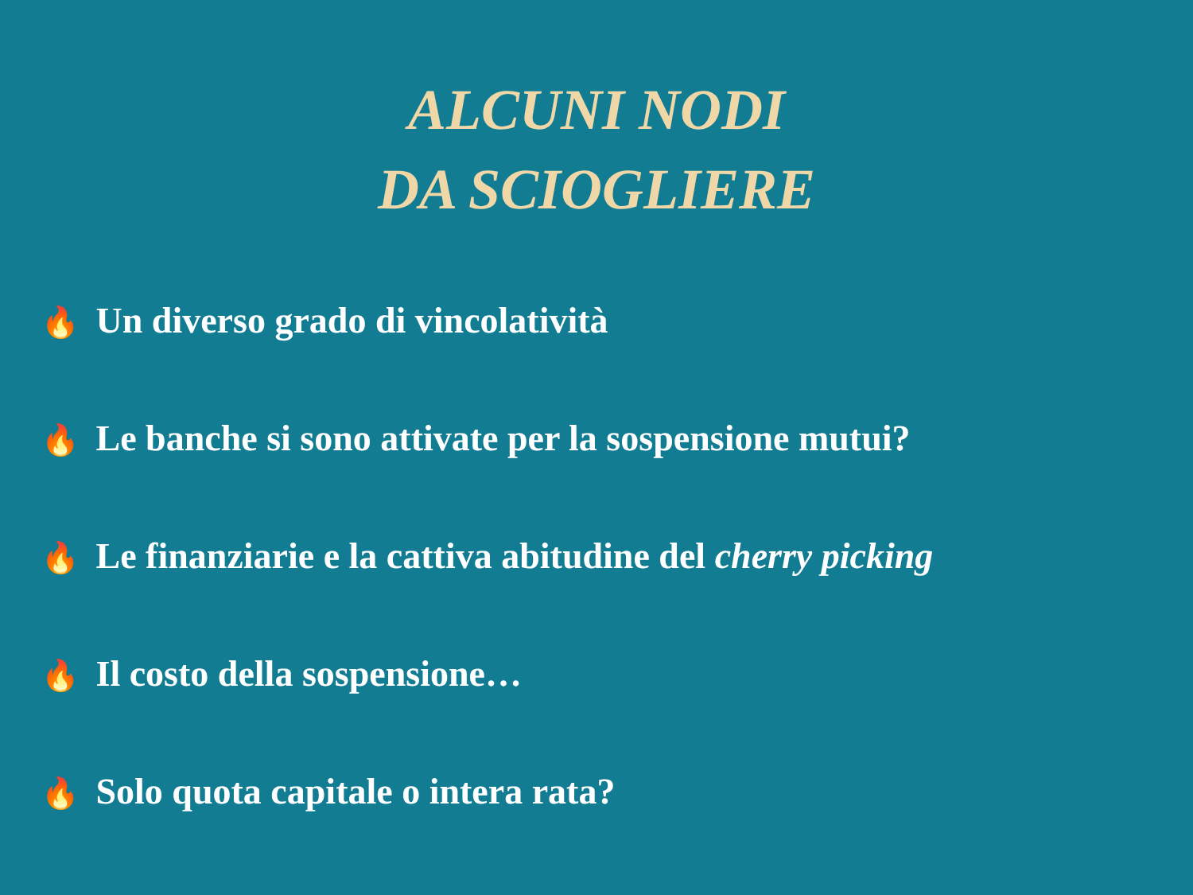ALCUNI NODI
DA SCIOGLIERE
🔥 Un diverso grado di vincolatività
🔥 Le banche si sono attivate per la sospensione mutui?
🔥 Le finanziarie e la cattiva abitudine del cherry picking
🔥 Il costo della sospensione…
🔥 Solo quota capitale o intera rata?